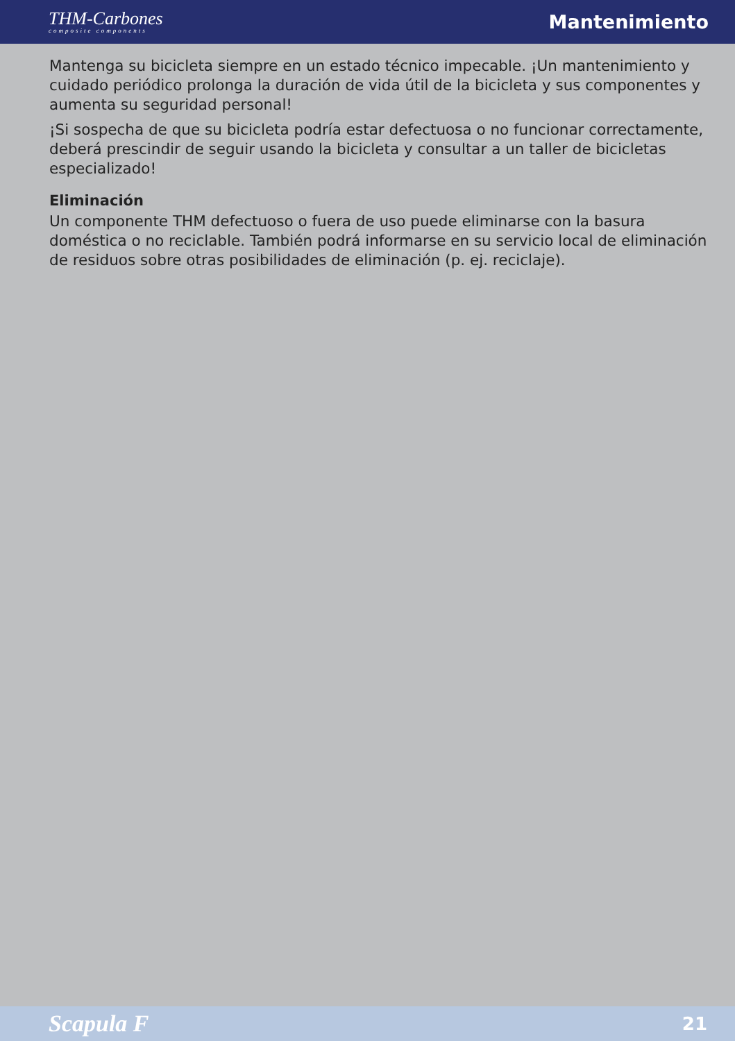THM-Carbones
composite components
Mantenimiento
Mantenga su bicicleta siempre en un estado técnico impecable. ¡Un mantenimiento y cuidado periódico prolonga la duración de vida útil de la bicicleta y sus componentes y aumenta su seguridad personal!
¡Si sospecha de que su bicicleta podría estar defectuosa o no funcionar correctamente, deberá prescindir de seguir usando la bicicleta y consultar a un taller de bicicletas especializado!
Eliminación
Un componente THM defectuoso o fuera de uso puede eliminarse con la basura doméstica o no reciclable. También podrá informarse en su servicio local de eliminación de residuos sobre otras posibilidades de eliminación (p. ej. reciclaje).
Scapula F 21